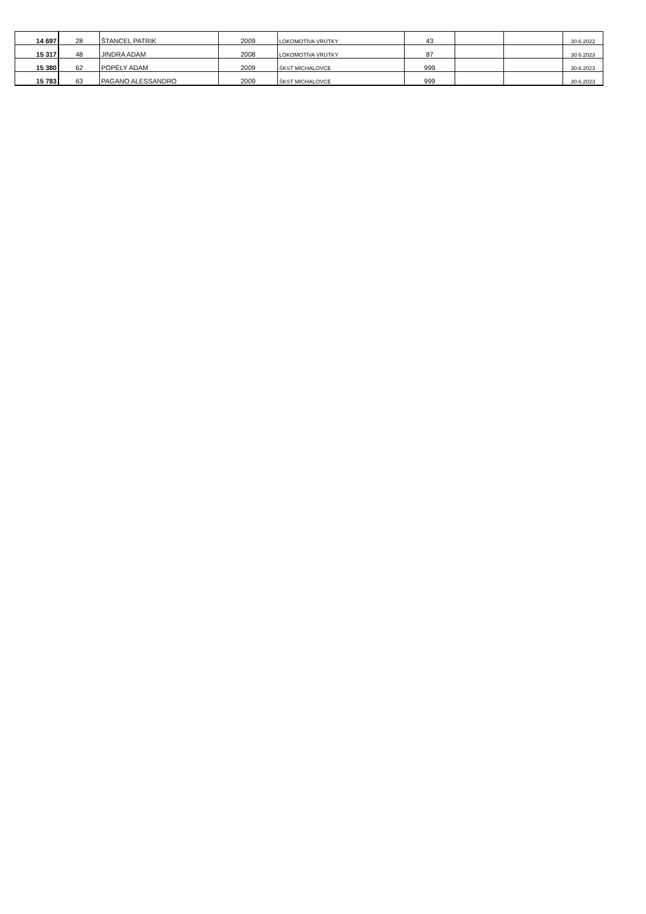| 14 697 | 28 | ŠTANCEL PATRIK | 2009 | LOKOMOTÍVA VRÚTKY | 43 | | | 30.6.2022 |
| 15 317 | 48 | JINDRA ADAM | 2008 | LOKOMOTÍVA VRÚTKY | 87 | | | 30.6.2023 |
| 15 380 | 62 | POPÉLY ADAM | 2009 | ŠKST MICHALOVCE | 999 | | | 30.6.2023 |
| 15 783 | 63 | PAGANO ALESSANDRO | 2009 | ŠKST MICHALOVCE | 999 | | | 30.6.2023 |